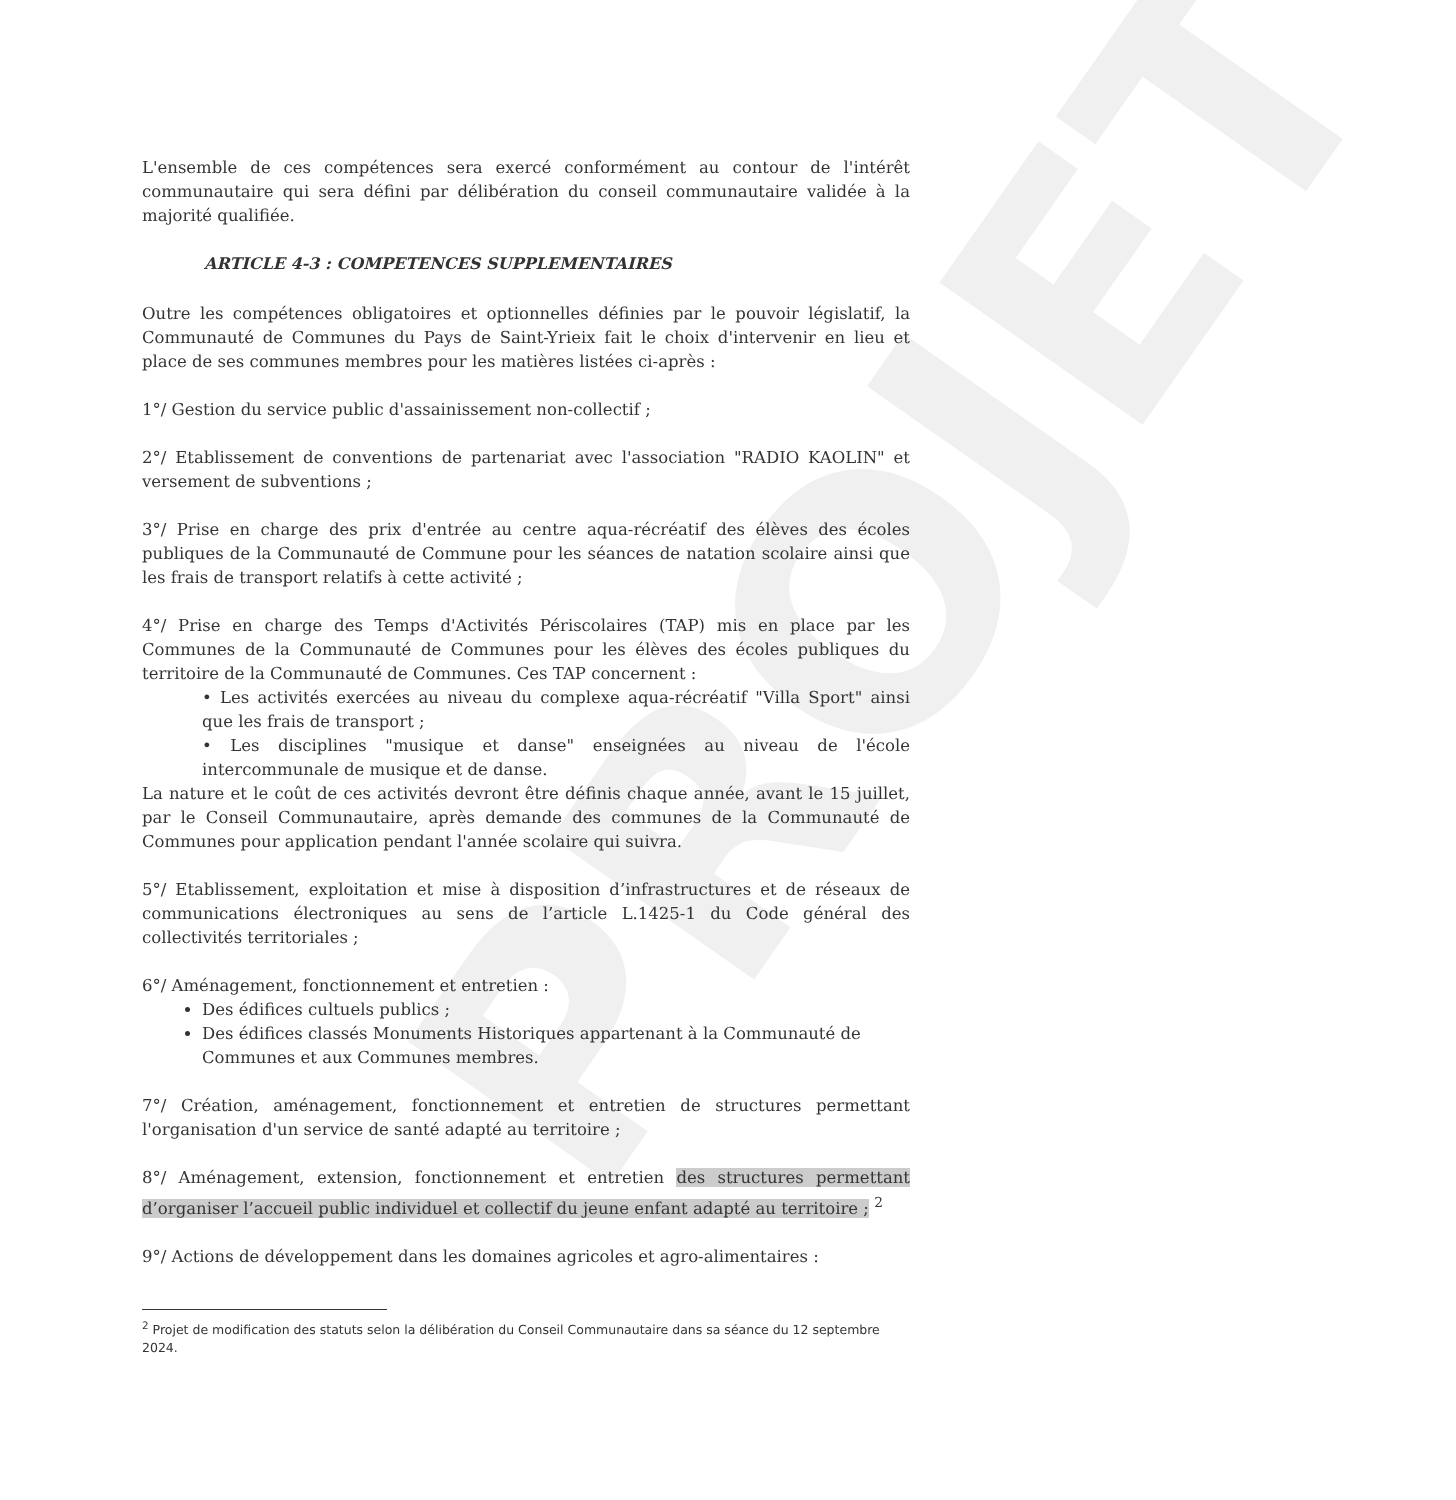PROJET
L'ensemble de ces compétences sera exercé conformément au contour de l'intérêt communautaire qui sera défini par délibération du conseil communautaire validée à la majorité qualifiée.
ARTICLE 4-3 : COMPETENCES SUPPLEMENTAIRES
Outre les compétences obligatoires et optionnelles définies par le pouvoir législatif, la Communauté de Communes du Pays de Saint-Yrieix fait le choix d'intervenir en lieu et place de ses communes membres pour les matières listées ci-après :
1°/ Gestion du service public d'assainissement non-collectif ;
2°/ Etablissement de conventions de partenariat avec l'association "RADIO KAOLIN" et versement de subventions ;
3°/ Prise en charge des prix d'entrée au centre aqua-récréatif des élèves des écoles publiques de la Communauté de Commune pour les séances de natation scolaire ainsi que les frais de transport relatifs à cette activité ;
4°/ Prise en charge des Temps d'Activités Périscolaires (TAP) mis en place par les Communes de la Communauté de Communes pour les élèves des écoles publiques du territoire de la Communauté de Communes. Ces TAP concernent :
• Les activités exercées au niveau du complexe aqua-récréatif "Villa Sport" ainsi que les frais de transport ;
• Les disciplines "musique et danse" enseignées au niveau de l'école intercommunale de musique et de danse.
La nature et le coût de ces activités devront être définis chaque année, avant le 15 juillet, par le Conseil Communautaire, après demande des communes de la Communauté de Communes pour application pendant l'année scolaire qui suivra.
5°/ Etablissement, exploitation et mise à disposition d’infrastructures et de réseaux de communications électroniques au sens de l’article L.1425-1 du Code général des collectivités territoriales ;
6°/ Aménagement, fonctionnement et entretien :
Des édifices cultuels publics ;
Des édifices classés Monuments Historiques appartenant à la Communauté de Communes et aux Communes membres.
7°/ Création, aménagement, fonctionnement et entretien de structures permettant l'organisation d'un service de santé adapté au territoire ;
8°/ Aménagement, extension, fonctionnement et entretien des structures permettant d’organiser l’accueil public individuel et collectif du jeune enfant adapté au territoire ; <sup>2</sup>
9°/ Actions de développement dans les domaines agricoles et agro-alimentaires :
<sup>2</sup> Projet de modification des statuts selon la délibération du Conseil Communautaire dans sa séance du 12 septembre 2024.